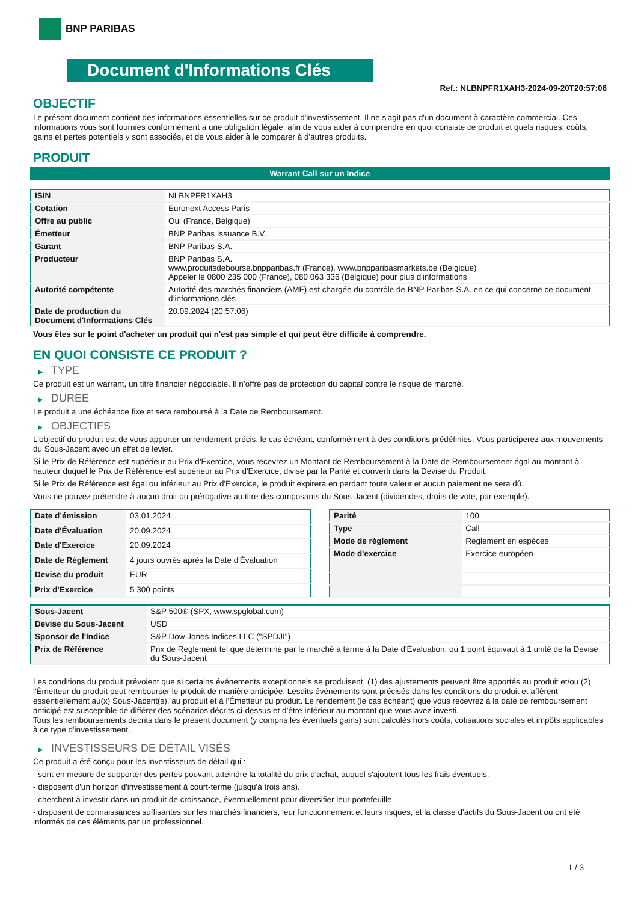BNP PARIBAS
Document d'Informations Clés
Ref.: NLBNPFR1XAH3-2024-09-20T20:57:06
OBJECTIF
Le présent document contient des informations essentielles sur ce produit d'investissement. Il ne s'agit pas d'un document à caractère commercial. Ces informations vous sont fournies conformément à une obligation légale, afin de vous aider à comprendre en quoi consiste ce produit et quels risques, coûts, gains et pertes potentiels y sont associés, et de vous aider à le comparer à d'autres produits.
PRODUIT
Warrant Call sur un Indice
| ISIN | NLBNPFR1XAH3 |
| Cotation | Euronext Access Paris |
| Offre au public | Oui (France, Belgique) |
| Émetteur | BNP Paribas Issuance B.V. |
| Garant | BNP Paribas S.A. |
| Producteur | BNP Paribas S.A. www.produitsdebourse.bnpparibas.fr (France), www.bnpparibasmarkets.be (Belgique) Appeler le 0800 235 000 (France), 080 063 336 (Belgique) pour plus d'informations |
| Autorité compétente | Autorité des marchés financiers (AMF) est chargée du contrôle de BNP Paribas S.A. en ce qui concerne ce document d’informations clés |
| Date de production du Document d'Informations Clés | 20.09.2024 (20:57:06) |
Vous êtes sur le point d'acheter un produit qui n'est pas simple et qui peut être difficile à comprendre.
EN QUOI CONSISTE CE PRODUIT ?
▶ TYPE
Ce produit est un warrant, un titre financier négociable. Il n’offre pas de protection du capital contre le risque de marché.
▶ DUREE
Le produit a une échéance fixe et sera remboursé à la Date de Remboursement.
▶ OBJECTIFS
L'objectif du produit est de vous apporter un rendement précis, le cas échéant, conformément à des conditions prédéfinies. Vous participerez aux mouvements du Sous-Jacent avec un effet de levier.
Si le Prix de Référence est supérieur au Prix d'Exercice, vous recevrez un Montant de Remboursement à la Date de Remboursement égal au montant à hauteur duquel le Prix de Référence est supérieur au Prix d'Exercice, divisé par la Parité et converti dans la Devise du Produit.
Si le Prix de Référence est égal ou inférieur au Prix d'Exercice, le produit expirera en perdant toute valeur et aucun paiement ne sera dû.
Vous ne pouvez prétendre à aucun droit ou prérogative au titre des composants du Sous-Jacent (dividendes, droits de vote, par exemple).
| Date d’émission | 03.01.2024 |
| Date d'Évaluation | 20.09.2024 |
| Date d'Exercice | 20.09.2024 |
| Date de Règlement | 4 jours ouvrés après la Date d'Évaluation |
| Devise du produit | EUR |
| Prix d'Exercice | 5 300 points |
| Parité | 100 |
| Type | Call |
| Mode de règlement | Règlement en espèces |
| Mode d'exercice | Exercice européen |
| Sous-Jacent | S&P 500® (SPX, www.spglobal.com) |
| Devise du Sous-Jacent | USD |
| Sponsor de l'Indice | S&P Dow Jones Indices LLC ("SPDJI") |
| Prix de Référence | Prix de Règlement tel que déterminé par le marché à terme à la Date d'Évaluation, où 1 point équivaut à 1 unité de la Devise du Sous-Jacent |
Les conditions du produit prévoient que si certains événements exceptionnels se produisent, (1) des ajustements peuvent être apportés au produit et/ou (2) l'Émetteur du produit peut rembourser le produit de manière anticipée. Lesdits événements sont précisés dans les conditions du produit et affèrent essentiellement au(x) Sous-Jacent(s), au produit et à l'Émetteur du produit. Le rendement (le cas échéant) que vous recevrez à la date de remboursement anticipé est susceptible de différer des scénarios décrits ci-dessus et d’être inférieur au montant que vous avez investi.
Tous les remboursements décrits dans le présent document (y compris les éventuels gains) sont calculés hors coûts, cotisations sociales et impôts applicables à ce type d'investissement.
▶ INVESTISSEURS DE DÉTAIL VISÉS
Ce produit a été conçu pour les investisseurs de détail qui :
- sont en mesure de supporter des pertes pouvant atteindre la totalité du prix d'achat, auquel s'ajoutent tous les frais éventuels.
- disposent d'un horizon d'investissement à court-terme (jusqu'à trois ans).
- cherchent à investir dans un produit de croissance, éventuellement pour diversifier leur portefeuille.
- disposent de connaissances suffisantes sur les marchés financiers, leur fonctionnement et leurs risques, et la classe d'actifs du Sous-Jacent ou ont été informés de ces éléments par un professionnel.
1 / 3